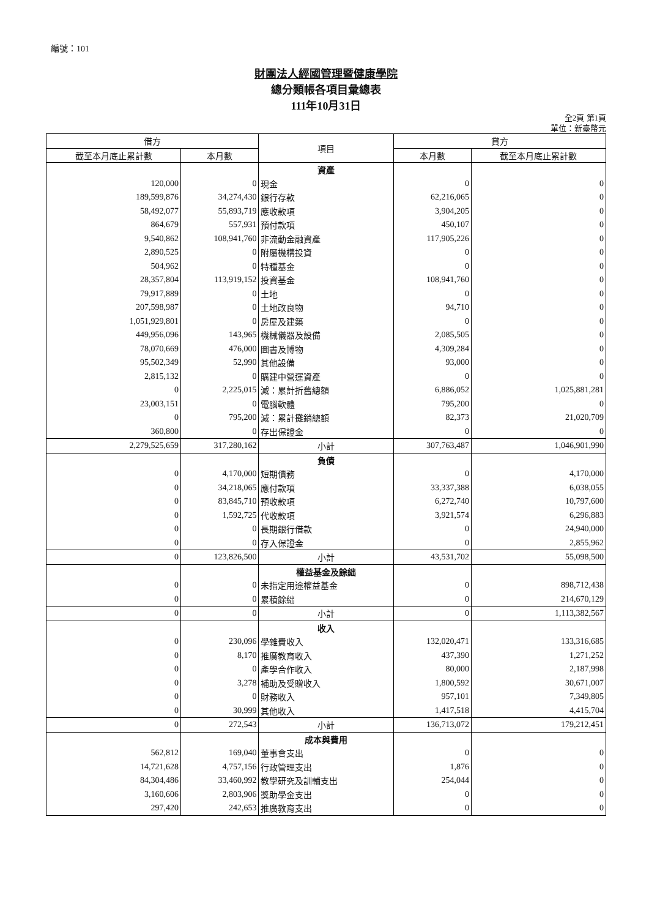編號：101
財團法人經國管理暨健康學院
總分類帳各項目彙總表
111年10月31日
全2頁 第1頁
單位：新臺幣元
| 借方 | | 項目 | 貸方 | |
| --- | --- | --- | --- | --- |
| 截至本月底止累計數 | 本月數 | | 本月數 | 截至本月底止累計數 |
| | | 資產 | | |
| 120,000 | 0 | 現金 | 0 | 0 |
| 189,599,876 | 34,274,430 | 銀行存款 | 62,216,065 | 0 |
| 58,492,077 | 55,893,719 | 應收款項 | 3,904,205 | 0 |
| 864,679 | 557,931 | 預付款項 | 450,107 | 0 |
| 9,540,862 | 108,941,760 | 非流動金融資產 | 117,905,226 | 0 |
| 2,890,525 | 0 | 附屬機構投資 | 0 | 0 |
| 504,962 | 0 | 特種基金 | 0 | 0 |
| 28,357,804 | 113,919,152 | 投資基金 | 108,941,760 | 0 |
| 79,917,889 | 0 | 土地 | 0 | 0 |
| 207,598,987 | 0 | 土地改良物 | 94,710 | 0 |
| 1,051,929,801 | 0 | 房屋及建築 | 0 | 0 |
| 449,956,096 | 143,965 | 機械儀器及設備 | 2,085,505 | 0 |
| 78,070,669 | 476,000 | 圖書及博物 | 4,309,284 | 0 |
| 95,502,349 | 52,990 | 其他設備 | 93,000 | 0 |
| 2,815,132 | 0 | 購建中營運資產 | 0 | 0 |
| 0 | 2,225,015 | 減：累計折舊總額 | 6,886,052 | 1,025,881,281 |
| 23,003,151 | 0 | 電腦軟體 | 795,200 | 0 |
| 0 | 795,200 | 減：累計攤銷總額 | 82,373 | 21,020,709 |
| 360,800 | 0 | 存出保證金 | 0 | 0 |
| 2,279,525,659 | 317,280,162 | 小計 | 307,763,487 | 1,046,901,990 |
| | | 負債 | | |
| 0 | 4,170,000 | 短期債務 | 0 | 4,170,000 |
| 0 | 34,218,065 | 應付款項 | 33,337,388 | 6,038,055 |
| 0 | 83,845,710 | 預收款項 | 6,272,740 | 10,797,600 |
| 0 | 1,592,725 | 代收款項 | 3,921,574 | 6,296,883 |
| 0 | 0 | 長期銀行借款 | 0 | 24,940,000 |
| 0 | 0 | 存入保證金 | 0 | 2,855,962 |
| 0 | 123,826,500 | 小計 | 43,531,702 | 55,098,500 |
| | | 權益基金及餘絀 | | |
| 0 | 0 | 未指定用途權益基金 | 0 | 898,712,438 |
| 0 | 0 | 累積餘絀 | 0 | 214,670,129 |
| 0 | 0 | 小計 | 0 | 1,113,382,567 |
| | | 收入 | | |
| 0 | 230,096 | 學雜費收入 | 132,020,471 | 133,316,685 |
| 0 | 8,170 | 推廣教育收入 | 437,390 | 1,271,252 |
| 0 | 0 | 產學合作收入 | 80,000 | 2,187,998 |
| 0 | 3,278 | 補助及受贈收入 | 1,800,592 | 30,671,007 |
| 0 | 0 | 財務收入 | 957,101 | 7,349,805 |
| 0 | 30,999 | 其他收入 | 1,417,518 | 4,415,704 |
| 0 | 272,543 | 小計 | 136,713,072 | 179,212,451 |
| | | 成本與費用 | | |
| 562,812 | 169,040 | 董事會支出 | 0 | 0 |
| 14,721,628 | 4,757,156 | 行政管理支出 | 1,876 | 0 |
| 84,304,486 | 33,460,992 | 教學研究及訓輔支出 | 254,044 | 0 |
| 3,160,606 | 2,803,906 | 獎助學金支出 | 0 | 0 |
| 297,420 | 242,653 | 推廣教育支出 | 0 | 0 |